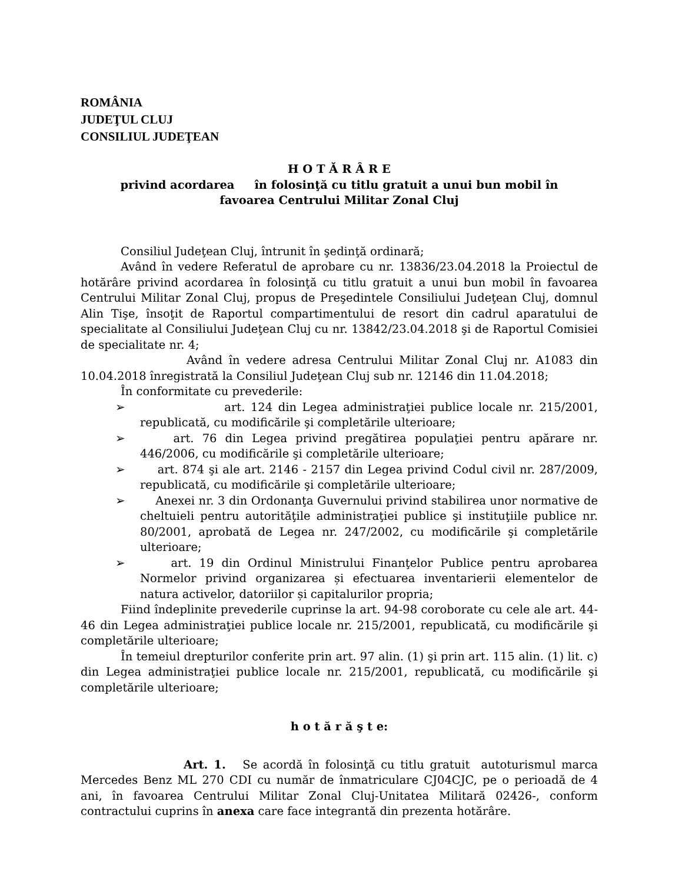ROMÂNIA
JUDEŢUL CLUJ
CONSILIUL JUDEŢEAN
H O T Ă R Â R E
privind acordarea în folosinţă cu titlu gratuit a unui bun mobil în
favoarea Centrului Militar Zonal Cluj
Consiliul Judeţean Cluj, întrunit în şedinţă ordinară;
Având în vedere Referatul de aprobare cu nr. 13836/23.04.2018 la Proiectul de hotărâre privind acordarea în folosinţă cu titlu gratuit a unui bun mobil în favoarea Centrului Militar Zonal Cluj, propus de Preşedintele Consiliului Judeţean Cluj, domnul Alin Tişe, însoţit de Raportul compartimentului de resort din cadrul aparatului de specialitate al Consiliului Judeţean Cluj cu nr. 13842/23.04.2018 şi de Raportul Comisiei de specialitate nr. 4;
Având în vedere adresa Centrului Militar Zonal Cluj nr. A1083 din 10.04.2018 înregistrată la Consiliul Judeţean Cluj sub nr. 12146 din 11.04.2018;
În conformitate cu prevederile:
➢ art. 124 din Legea administraţiei publice locale nr. 215/2001, republicată, cu modificările şi completările ulterioare;
➢ art. 76 din Legea privind pregătirea populaţiei pentru apărare nr. 446/2006, cu modificările şi completările ulterioare;
➢ art. 874 şi ale art. 2146 - 2157 din Legea privind Codul civil nr. 287/2009, republicată, cu modificările şi completările ulterioare;
➢ Anexei nr. 3 din Ordonanţa Guvernului privind stabilirea unor normative de cheltuieli pentru autorităţile administraţiei publice şi instituţiile publice nr. 80/2001, aprobată de Legea nr. 247/2002, cu modificările şi completările ulterioare;
➢ art. 19 din Ordinul Ministrului Finanţelor Publice pentru aprobarea Normelor privind organizarea și efectuarea inventarierii elementelor de natura activelor, datoriilor și capitalurilor propria;
Fiind îndeplinite prevederile cuprinse la art. 94-98 coroborate cu cele ale art. 44-46 din Legea administraţiei publice locale nr. 215/2001, republicată, cu modificările şi completările ulterioare;
În temeiul drepturilor conferite prin art. 97 alin. (1) şi prin art. 115 alin. (1) lit. c) din Legea administraţiei publice locale nr. 215/2001, republicată, cu modificările şi completările ulterioare;
h o t ă r ă ş t e:
Art. 1. Se acordă în folosinţă cu titlu gratuit autoturismul marca Mercedes Benz ML 270 CDI cu număr de înmatriculare CJ04CJC, pe o perioadă de 4 ani, în favoarea Centrului Militar Zonal Cluj-Unitatea Militară 02426-, conform contractului cuprins în anexa care face integrantă din prezenta hotărâre.